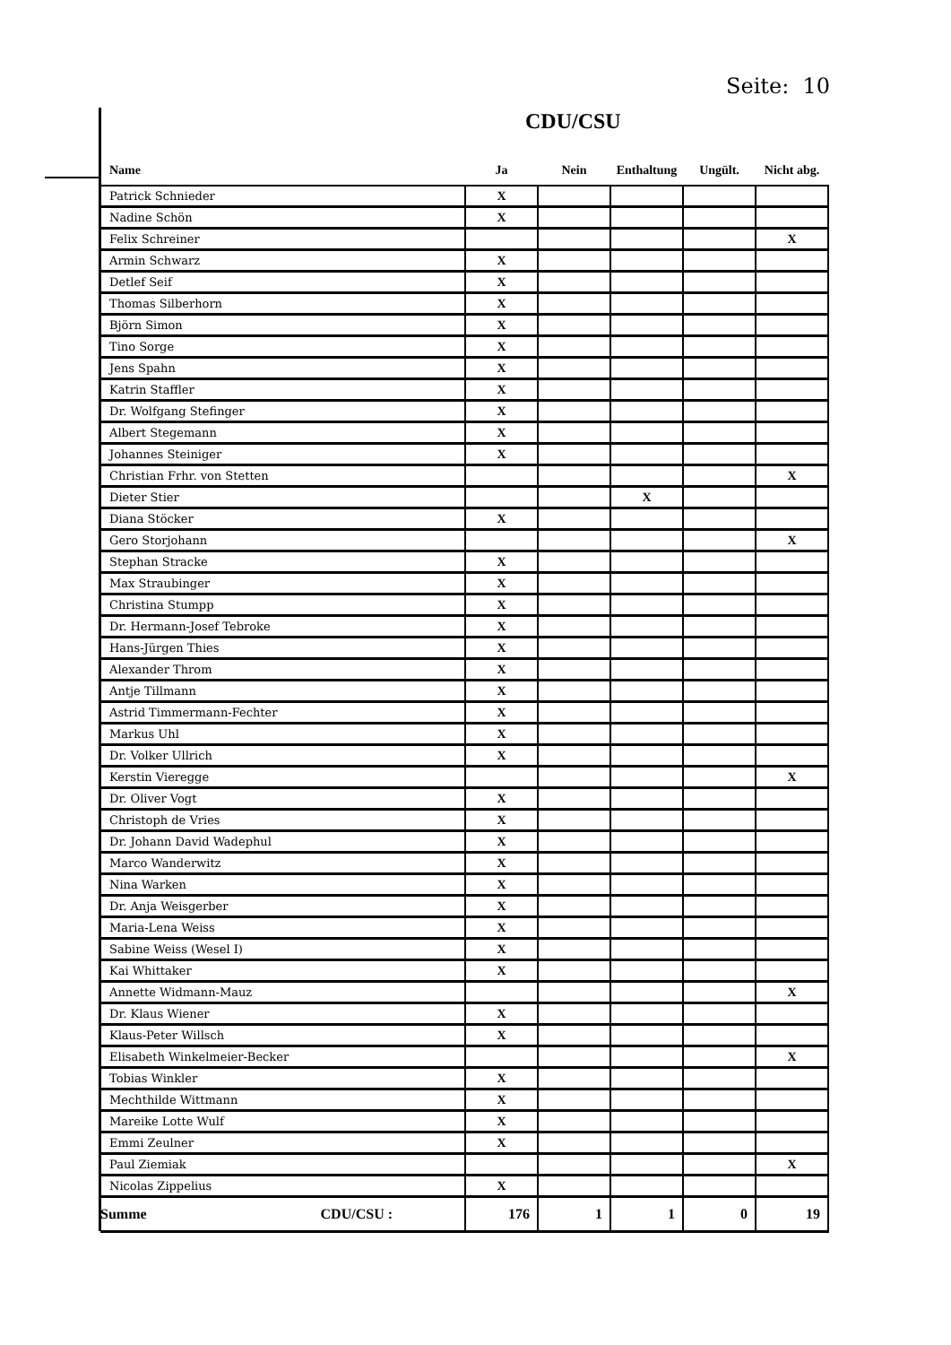Seite: 10
CDU/CSU
| Name | Ja | Nein | Enthaltung | Ungült. | Nicht abg. |
| --- | --- | --- | --- | --- | --- |
| Patrick Schnieder | X | | | | |
| Nadine Schön | X | | | | |
| Felix Schreiner | | | | | X |
| Armin Schwarz | X | | | | |
| Detlef Seif | X | | | | |
| Thomas Silberhorn | X | | | | |
| Björn Simon | X | | | | |
| Tino Sorge | X | | | | |
| Jens Spahn | X | | | | |
| Katrin Staffler | X | | | | |
| Dr. Wolfgang Stefinger | X | | | | |
| Albert Stegemann | X | | | | |
| Johannes Steiniger | X | | | | |
| Christian Frhr. von Stetten | | | | | X |
| Dieter Stier | | | X | | |
| Diana Stöcker | X | | | | |
| Gero Storjohann | | | | | X |
| Stephan Stracke | X | | | | |
| Max Straubinger | X | | | | |
| Christina Stumpp | X | | | | |
| Dr. Hermann-Josef Tebroke | X | | | | |
| Hans-Jürgen Thies | X | | | | |
| Alexander Throm | X | | | | |
| Antje Tillmann | X | | | | |
| Astrid Timmermann-Fechter | X | | | | |
| Markus Uhl | X | | | | |
| Dr. Volker Ullrich | X | | | | |
| Kerstin Vieregge | | | | | X |
| Dr. Oliver Vogt | X | | | | |
| Christoph de Vries | X | | | | |
| Dr. Johann David Wadephul | X | | | | |
| Marco Wanderwitz | X | | | | |
| Nina Warken | X | | | | |
| Dr. Anja Weisgerber | X | | | | |
| Maria-Lena Weiss | X | | | | |
| Sabine Weiss (Wesel I) | X | | | | |
| Kai Whittaker | X | | | | |
| Annette Widmann-Mauz | | | | | X |
| Dr. Klaus Wiener | X | | | | |
| Klaus-Peter Willsch | X | | | | |
| Elisabeth Winkelmeier-Becker | | | | | X |
| Tobias Winkler | X | | | | |
| Mechthilde Wittmann | X | | | | |
| Mareike Lotte Wulf | X | | | | |
| Emmi Zeulner | X | | | | |
| Paul Ziemiak | | | | | X |
| Nicolas Zippelius | X | | | | |
| Summe CDU/CSU : | 176 | 1 | 1 | 0 | 19 |